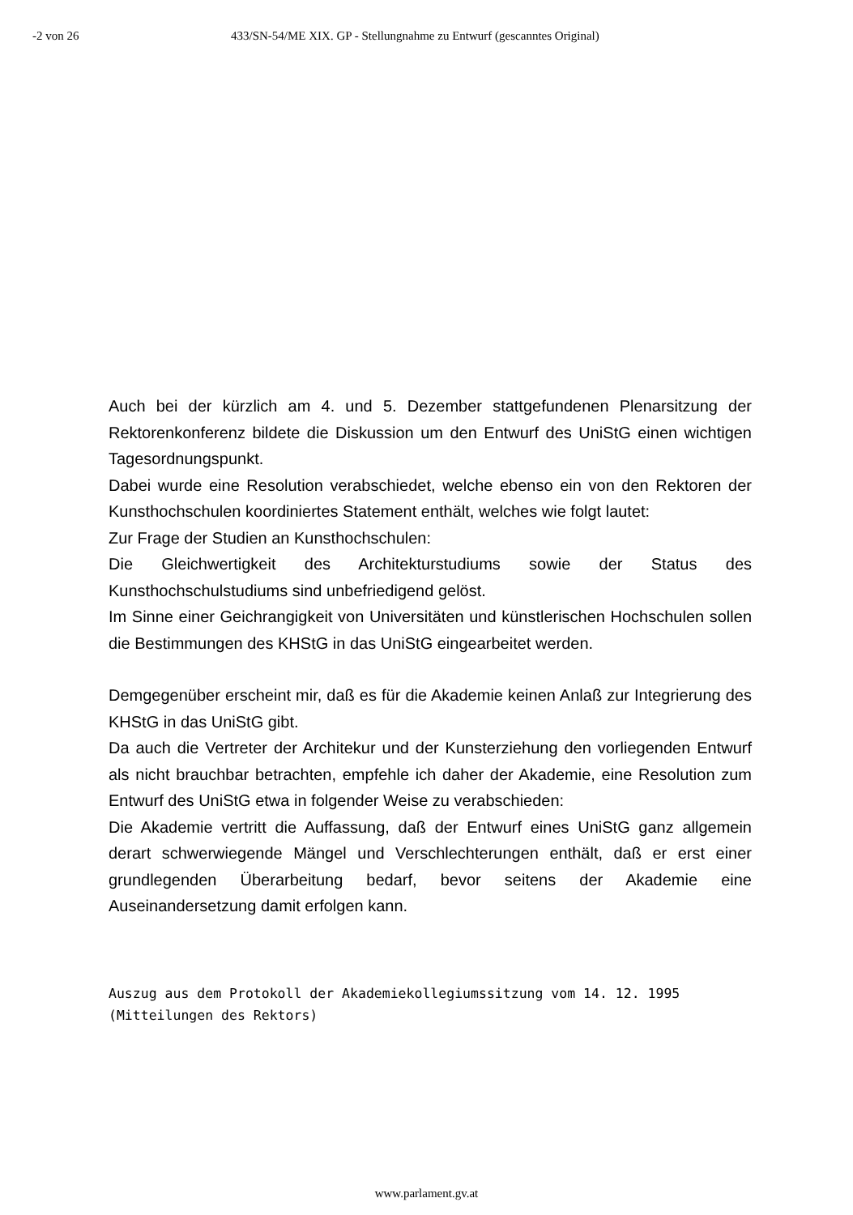-2 von 26 433/SN-54/ME XIX. GP - Stellungnahme zu Entwurf (gescanntes Original)
Auch bei der kürzlich am 4. und 5. Dezember stattgefundenen Plenarsitzung der Rektorenkonferenz bildete die Diskussion um den Entwurf des UniStG einen wichtigen Tagesordnungspunkt.
Dabei wurde eine Resolution verabschiedet, welche ebenso ein von den Rektoren der Kunsthochschulen koordiniertes Statement enthält, welches wie folgt lautet:
Zur Frage der Studien an Kunsthochschulen:
Die Gleichwertigkeit des Architekturstudiums sowie der Status des Kunsthochschulstudiums sind unbefriedigend gelöst.
Im Sinne einer Geichrangigkeit von Universitäten und künstlerischen Hochschulen sollen die Bestimmungen des KHStG in das UniStG eingearbeitet werden.
Demgegenüber erscheint mir, daß es für die Akademie keinen Anlaß zur Integrierung des KHStG in das UniStG gibt.
Da auch die Vertreter der Architekur und der Kunsterziehung den vorliegenden Entwurf als nicht brauchbar betrachten, empfehle ich daher der Akademie, eine Resolution zum Entwurf des UniStG etwa in folgender Weise zu verabschieden:
Die Akademie vertritt die Auffassung, daß der Entwurf eines UniStG ganz allgemein derart schwerwiegende Mängel und Verschlechterungen enthält, daß er erst einer grundlegenden Überarbeitung bedarf, bevor seitens der Akademie eine Auseinandersetzung damit erfolgen kann.
Auszug aus dem Protokoll der Akademiekollegiumssitzung vom 14. 12. 1995
(Mitteilungen des Rektors)
www.parlament.gv.at